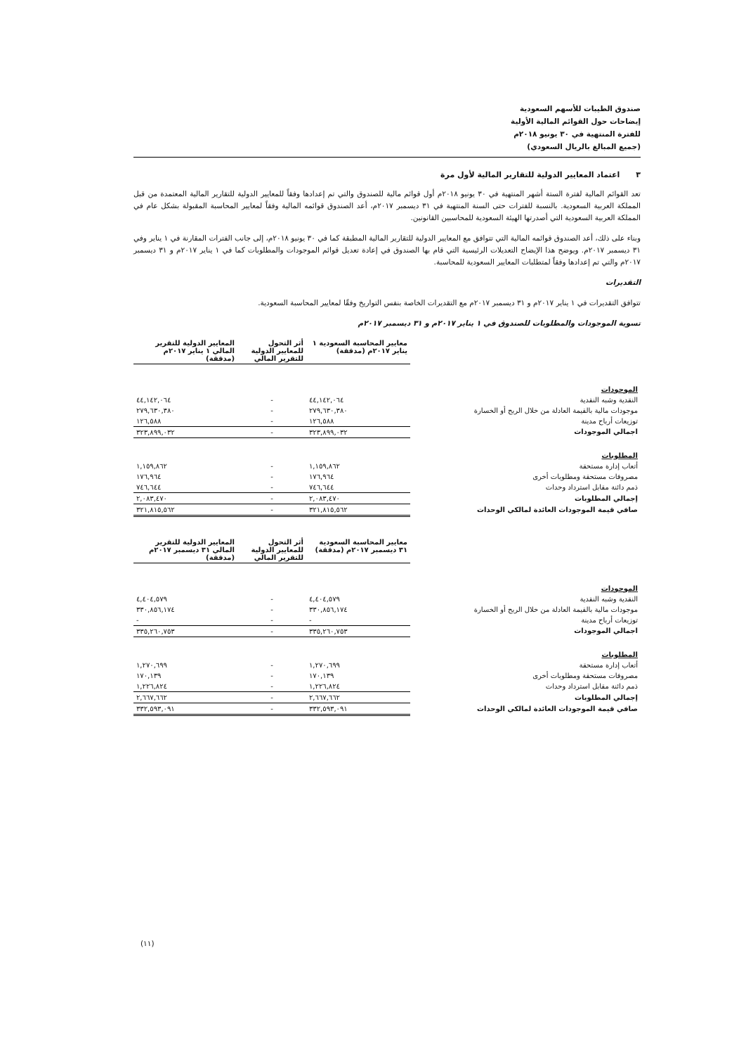صندوق الطيبات للأسهم السعودية
إيضاحات حول القوائم المالية الأولية
للفترة المنتهية في ٣٠ يونيو ٢٠١٨م
(جميع المبالغ بالريال السعودي)
٣ اعتماد المعايير الدولية للتقارير المالية لأول مرة
تعد القوائم المالية لفترة الستة أشهر المنتهية في ٣٠ يونيو ٢٠١٨م أول قوائم مالية للصندوق والتي تم إعدادها وفقاً للمعايير الدولية للتقارير المالية المعتمدة من قبل المملكة العربية السعودية. بالنسبة للفترات حتى السنة المنتهية في ٣١ ديسمبر ٢٠١٧م، أعد الصندوق قوائمه المالية وفقاً لمعايير المحاسبة المقبولة بشكل عام في المملكة العربية السعودية التي أصدرتها الهيئة السعودية للمحاسبين القانونين.
وبناء على ذلك، أعد الصندوق قوائمه المالية التي تتوافق مع المعايير الدولية للتقارير المالية المطبقة كما في ٣٠ يونيو ٢٠١٨م، إلى جانب الفترات المقارنة في ١ يناير وفي ٣١ ديسمبر ٢٠١٧م. ويوضح هذا الإيضاح التعديلات الرئيسية التي قام بها الصندوق في إعادة تعديل قوائم الموجودات والمطلوبات كما في ١ يناير ٢٠١٧م و ٣١ ديسمبر ٢٠١٧م والتي تم إعدادها وفقاً لمتطلبات المعايير السعودية للمحاسبة.
التقديرات
تتوافق التقديرات في ١ يناير ٢٠١٧م و ٣١ ديسمبر ٢٠١٧م مع التقديرات الخاصة بنفس التواريخ وفقًا لمعايير المحاسبة السعودية.
تسوية الموجودات والمطلوبات للصندوق في ١ يناير ٢٠١٧م و ٣١ ديسمبر ٢٠١٧م
| | معايير المحاسبة السعودية ١ يناير ٢٠١٧م (مدققة) | أثر التحول للمعايير الدولية للتقرير المالي | المعايير الدولية للتقرير المالي ١ يناير ٢٠١٧م (مدققة) |
| الموجودات | | | |
| النقدية وشبه النقدية | ٤٤,١٤٢,٠٦٤ | - | ٤٤,١٤٢,٠٦٤ |
| موجودات مالية بالقيمة العادلة من خلال الربح أو الخسارة | ٢٧٩,٦٣٠,٣٨٠ | - | ٢٧٩,٦٣٠,٣٨٠ |
| توزيعات أرباح مدينة | ١٢٦,٥٨٨ | - | ١٢٦,٥٨٨ |
| اجمالي الموجودات | ٣٢٣,٨٩٩,٠٣٢ | - | ٣٢٣,٨٩٩,٠٣٢ |
| المطلوبات | | | |
| أتعاب إدارة مستحقة | ١,١٥٩,٨٦٢ | - | ١,١٥٩,٨٦٢ |
| مصروفات مستحقة ومطلوبات أخرى | ١٧٦,٩٦٤ | - | ١٧٦,٩٦٤ |
| ذمم دائنة مقابل استرداد وحدات | ٧٤٦,٦٤٤ | - | ٧٤٦,٦٤٤ |
| إجمالي المطلوبات | ٢,٠٨٣,٤٧٠ | - | ٢,٠٨٣,٤٧٠ |
| صافي قيمة الموجودات العائدة لمالكي الوحدات | ٣٢١,٨١٥,٥٦٢ | - | ٣٢١,٨١٥,٥٦٢ |
| | معايير المحاسبة السعودية ٣١ ديسمبر ٢٠١٧م (مدققة) | أثر التحول للمعايير الدولية للتقرير المالي | المعايير الدولية للتقرير المالي ٣١ ديسمبر ٢٠١٧م (مدققة) |
| الموجودات | | | |
| النقدية وشبه النقدية | ٤,٤٠٤,٥٧٩ | - | ٤,٤٠٤,٥٧٩ |
| موجودات مالية بالقيمة العادلة من خلال الربح أو الخسارة | ٣٣٠,٨٥٦,١٧٤ | - | ٣٣٠,٨٥٦,١٧٤ |
| توزيعات أرباح مدينة | - | - | - |
| اجمالي الموجودات | ٣٣٥,٢٦٠,٧٥٣ | - | ٣٣٥,٢٦٠,٧٥٣ |
| المطلوبات | | | |
| أتعاب إدارة مستحقة | ١,٢٧٠,٦٩٩ | - | ١,٢٧٠,٦٩٩ |
| مصروفات مستحقة ومطلوبات أخرى | ١٧٠,١٣٩ | - | ١٧٠,١٣٩ |
| ذمم دائنة مقابل استرداد وحدات | ١,٢٢٦,٨٢٤ | - | ١,٢٢٦,٨٢٤ |
| إجمالي المطلوبات | ٢,٦٦٧,٦٦٢ | - | ٢,٦٦٧,٦٦٢ |
| صافي قيمة الموجودات العائدة لمالكي الوحدات | ٣٣٢,٥٩٣,٠٩١ | - | ٣٣٢,٥٩٣,٠٩١ |
(١١)